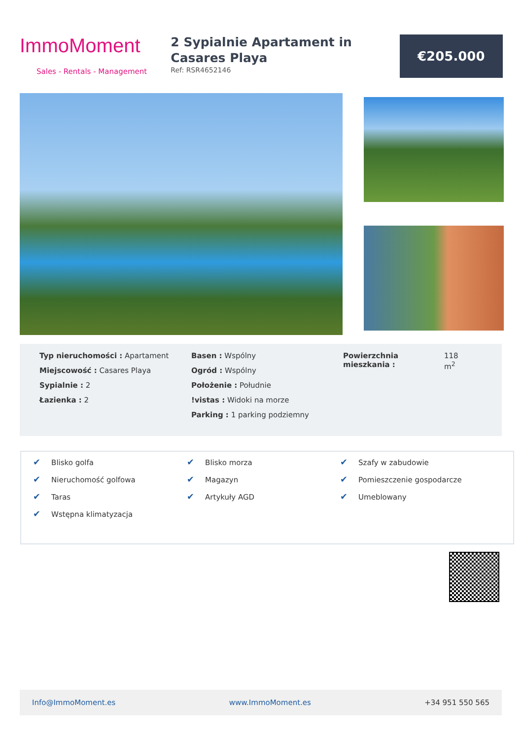ImmoMoment
Sales - Rentals - Management
2 Sypialnie Apartament in Casares Playa
Ref: RSR4652146
€205.000
Typ nieruchomości : Apartament
Miejscowość : Casares Playa
Sypialnie : 2
Łazienka : 2
Basen : Wspólny
Ogród : Wspólny
Położenie : Południe
!vistas : Widoki na morze
Parking : 1 parking podziemny
Powierzchnia mieszkania :
118
m<sup>2</sup>
✔ Blisko golfa
✔ Blisko morza
✔ Szafy w zabudowie
✔ Nieruchomość golfowa
✔ Magazyn
✔ Pomieszczenie gospodarcze
✔ Taras
✔ Artykuły AGD
✔ Umeblowany
✔ Wstępna klimatyzacja
Info@ImmoMoment.es www.ImmoMoment.es +34 951 550 565